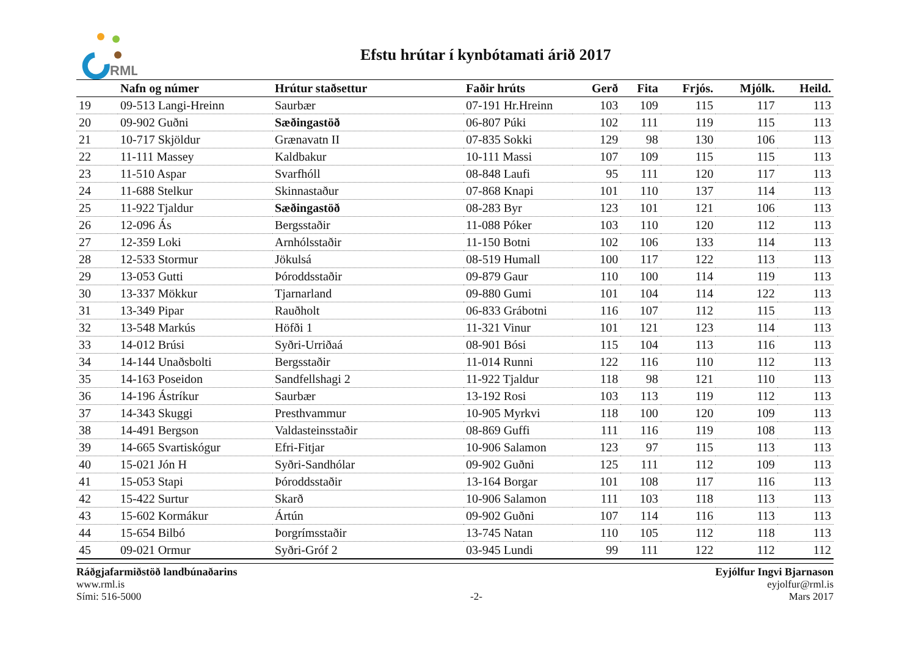RML
Efstu hrútar í kynbótamati árið 2017
| | Nafn og númer | Hrútur staðsettur | Faðir hrúts | Gerð | Fita | Frjós. | Mjólk. | Heild. |
| --- | --- | --- | --- | --- | --- | --- | --- | --- |
| 19 | 09-513 Langi-Hreinn | Saurbær | 07-191 Hr.Hreinn | 103 | 109 | 115 | 117 | 113 |
| 20 | 09-902 Guðni | Sæðingastöð | 06-807 Púki | 102 | 111 | 119 | 115 | 113 |
| 21 | 10-717 Skjöldur | Grænavatn II | 07-835 Sokki | 129 | 98 | 130 | 106 | 113 |
| 22 | 11-111 Massey | Kaldbakur | 10-111 Massi | 107 | 109 | 115 | 115 | 113 |
| 23 | 11-510 Aspar | Svarfhóll | 08-848 Laufi | 95 | 111 | 120 | 117 | 113 |
| 24 | 11-688 Stelkur | Skinnastaður | 07-868 Knapi | 101 | 110 | 137 | 114 | 113 |
| 25 | 11-922 Tjaldur | Sæðingastöð | 08-283 Byr | 123 | 101 | 121 | 106 | 113 |
| 26 | 12-096 Ás | Bergsstaðir | 11-088 Póker | 103 | 110 | 120 | 112 | 113 |
| 27 | 12-359 Loki | Arnhólsstaðir | 11-150 Botni | 102 | 106 | 133 | 114 | 113 |
| 28 | 12-533 Stormur | Jökulsá | 08-519 Humall | 100 | 117 | 122 | 113 | 113 |
| 29 | 13-053 Gutti | Þóroddsstaðir | 09-879 Gaur | 110 | 100 | 114 | 119 | 113 |
| 30 | 13-337 Mökkur | Tjarnarland | 09-880 Gumi | 101 | 104 | 114 | 122 | 113 |
| 31 | 13-349 Pipar | Rauðholt | 06-833 Grábotni | 116 | 107 | 112 | 115 | 113 |
| 32 | 13-548 Markús | Höfði 1 | 11-321 Vinur | 101 | 121 | 123 | 114 | 113 |
| 33 | 14-012 Brúsi | Syðri-Urriðaá | 08-901 Bósi | 115 | 104 | 113 | 116 | 113 |
| 34 | 14-144 Unaðsbolti | Bergsstaðir | 11-014 Runni | 122 | 116 | 110 | 112 | 113 |
| 35 | 14-163 Poseidon | Sandfellshagi 2 | 11-922 Tjaldur | 118 | 98 | 121 | 110 | 113 |
| 36 | 14-196 Ástríkur | Saurbær | 13-192 Rosi | 103 | 113 | 119 | 112 | 113 |
| 37 | 14-343 Skuggi | Presthvammur | 10-905 Myrkvi | 118 | 100 | 120 | 109 | 113 |
| 38 | 14-491 Bergson | Valdasteinsstaðir | 08-869 Guffi | 111 | 116 | 119 | 108 | 113 |
| 39 | 14-665 Svartiskógur | Efri-Fitjar | 10-906 Salamon | 123 | 97 | 115 | 113 | 113 |
| 40 | 15-021 Jón H | Syðri-Sandhólar | 09-902 Guðni | 125 | 111 | 112 | 109 | 113 |
| 41 | 15-053 Stapi | Þóroddsstaðir | 13-164 Borgar | 101 | 108 | 117 | 116 | 113 |
| 42 | 15-422 Surtur | Skarð | 10-906 Salamon | 111 | 103 | 118 | 113 | 113 |
| 43 | 15-602 Kormákur | Ártún | 09-902 Guðni | 107 | 114 | 116 | 113 | 113 |
| 44 | 15-654 Bilbó | Þorgrímsstaðir | 13-745 Natan | 110 | 105 | 112 | 118 | 113 |
| 45 | 09-021 Ormur | Syðri-Gróf 2 | 03-945 Lundi | 99 | 111 | 122 | 112 | 112 |
Ráðgjafarmiðstöð landbúnaðarins
www.rml.is
Sími: 516-5000
-2- Eyjólfur Ingvi Bjarnason
eyjolfur@rml.is
Mars 2017